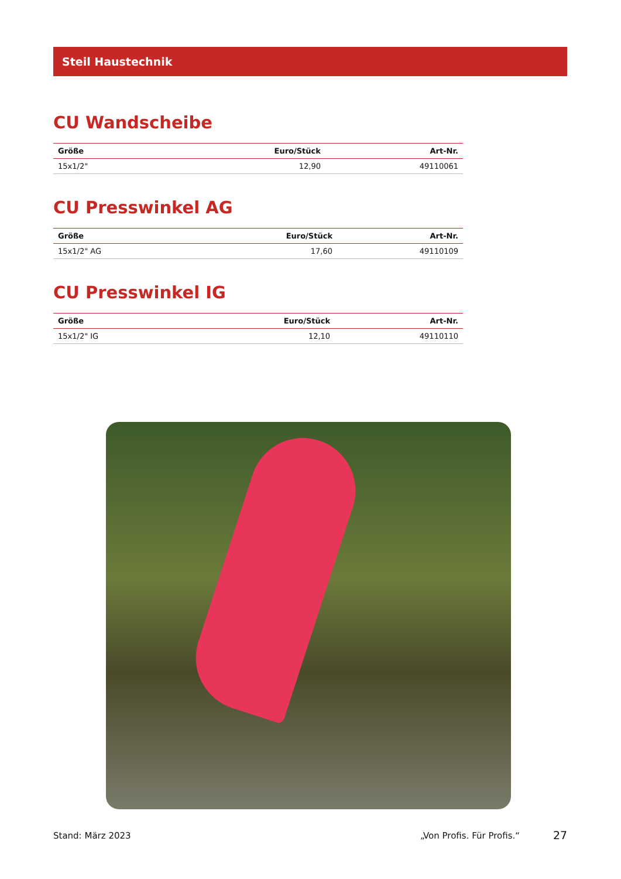Steil Haustechnik
CU Wandscheibe
| Größe | Euro/Stück | Art-Nr. |
| --- | --- | --- |
| 15x1/2" | 12,90 | 49110061 |
CU Presswinkel AG
| Größe | Euro/Stück | Art-Nr. |
| --- | --- | --- |
| 15x1/2" AG | 17,60 | 49110109 |
CU Presswinkel IG
| Größe | Euro/Stück | Art-Nr. |
| --- | --- | --- |
| 15x1/2" IG | 12,10 | 49110110 |
Stand: März 2023 „Von Profis. Für Profis.“ 27